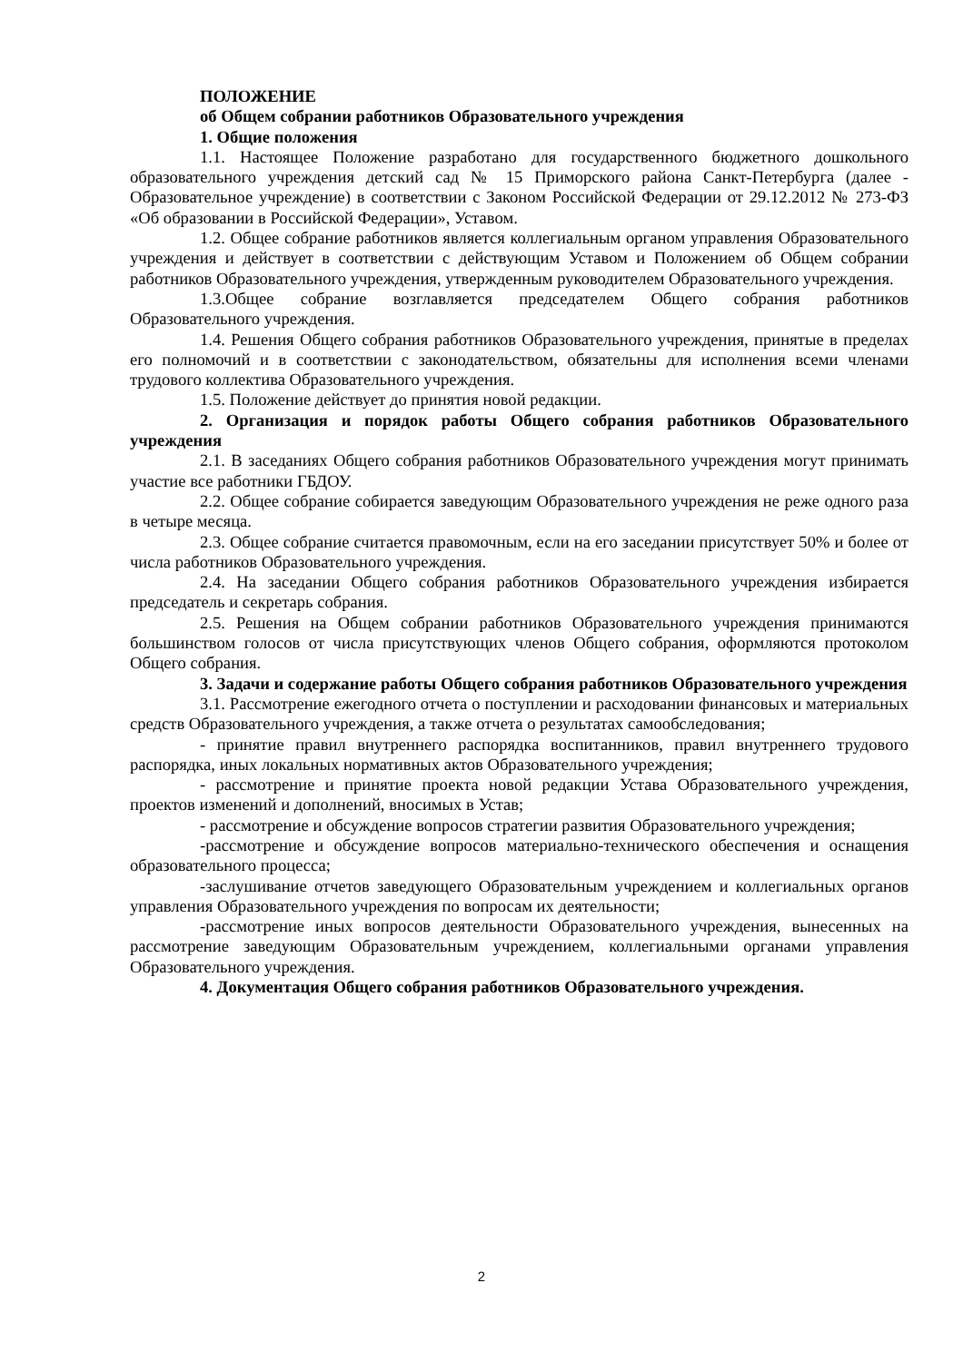ПОЛОЖЕНИЕ
об Общем собрании работников Образовательного учреждения
1. Общие положения
1.1. Настоящее Положение разработано для государственного бюджетного дошкольного образовательного учреждения детский сад № 15 Приморского района Санкт-Петербурга (далее - Образовательное учреждение) в соответствии с Законом Российской Федерации от 29.12.2012 № 273-ФЗ «Об образовании в Российской Федерации», Уставом.
1.2. Общее собрание работников является коллегиальным органом управления Образовательного учреждения и действует в соответствии с действующим Уставом и Положением об Общем собрании работников Образовательного учреждения, утвержденным руководителем Образовательного учреждения.
1.3.Общее собрание возглавляется председателем Общего собрания работников Образовательного учреждения.
1.4. Решения Общего собрания работников Образовательного учреждения, принятые в пределах его полномочий и в соответствии с законодательством, обязательны для исполнения всеми членами трудового коллектива Образовательного учреждения.
1.5. Положение действует до принятия новой редакции.
2. Организация и порядок работы Общего собрания работников Образовательного учреждения
2.1. В заседаниях Общего собрания работников Образовательного учреждения могут принимать участие все работники ГБДОУ.
2.2. Общее собрание собирается заведующим Образовательного учреждения не реже одного раза в четыре месяца.
2.3. Общее собрание считается правомочным, если на его заседании присутствует 50% и более от числа работников Образовательного учреждения.
2.4. На заседании Общего собрания работников Образовательного учреждения избирается председатель и секретарь собрания.
2.5. Решения на Общем собрании работников Образовательного учреждения принимаются большинством голосов от числа присутствующих членов Общего собрания, оформляются протоколом Общего собрания.
3. Задачи и содержание работы Общего собрания работников Образовательного учреждения
3.1. Рассмотрение ежегодного отчета о поступлении и расходовании финансовых и материальных средств Образовательного учреждения, а также отчета о результатах самообследования;
- принятие правил внутреннего распорядка воспитанников, правил внутреннего трудового распорядка, иных локальных нормативных актов Образовательного учреждения;
- рассмотрение и принятие проекта новой редакции Устава Образовательного учреждения, проектов изменений и дополнений, вносимых в Устав;
- рассмотрение и обсуждение вопросов стратегии развития Образовательного учреждения;
-рассмотрение и обсуждение вопросов материально-технического обеспечения и оснащения образовательного процесса;
-заслушивание отчетов заведующего Образовательным учреждением и коллегиальных органов управления Образовательного учреждения по вопросам их деятельности;
-рассмотрение иных вопросов деятельности Образовательного учреждения, вынесенных на рассмотрение заведующим Образовательным учреждением, коллегиальными органами управления Образовательного учреждения.
4. Документация Общего собрания работников Образовательного учреждения.
2